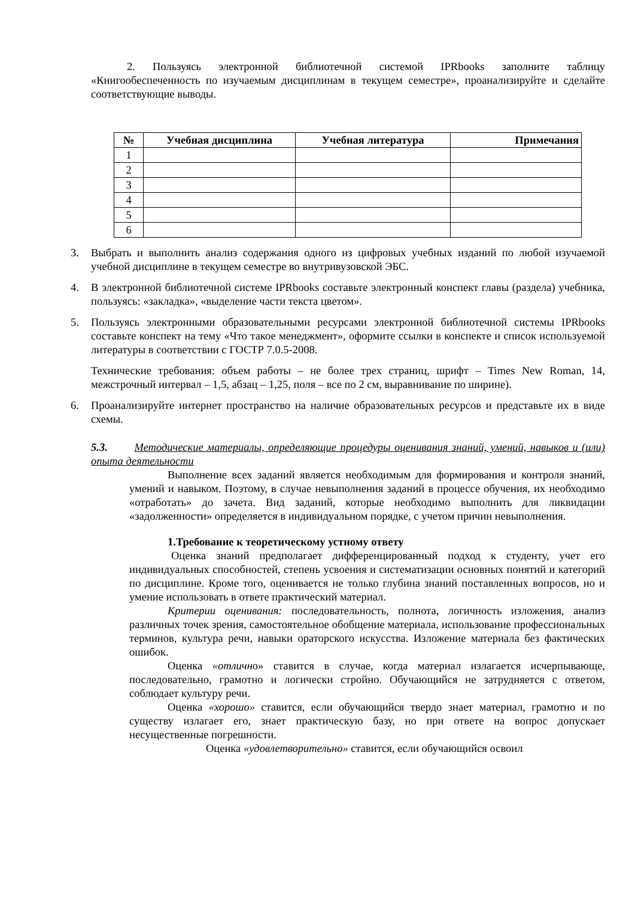2. Пользуясь электронной библиотечной системой IPRbooks заполните таблицу «Книгообеспеченность по изучаемым дисциплинам в текущем семестре», проанализируйте и сделайте соответствующие выводы.
| № | Учебная дисциплина | Учебная литература | Примечания |
| --- | --- | --- | --- |
| 1 | | | |
| 2 | | | |
| 3 | | | |
| 4 | | | |
| 5 | | | |
| 6 | | | |
3. Выбрать и выполнить анализ содержания одного из цифровых учебных изданий по любой изучаемой учебной дисциплине в текущем семестре во внутривузовской ЭБС.
4. В электронной библиотечной системе IPRbooks составьте электронный конспект главы (раздела) учебника, пользуясь: «закладка», «выделение части текста цветом».
5. Пользуясь электронными образовательными ресурсами электронной библиотечной системы IPRbooks составьте конспект на тему «Что такое менеджмент», оформите ссылки в конспекте и список используемой литературы в соответствии с ГОСТР 7.0.5-2008.
Технические требования: объем работы – не более трех страниц, шрифт – Times New Roman, 14, межстрочный интервал – 1,5, абзац – 1,25, поля – все по 2 см, выравнивание по ширине).
6. Проанализируйте интернет пространство на наличие образовательных ресурсов и представьте их в виде схемы.
5.3. Методические материалы, определяющие процедуры оценивания знаний, умений, навыков и (или) опыта деятельности
Выполнение всех заданий является необходимым для формирования и контроля знаний, умений и навыком. Поэтому, в случае невыполнения заданий в процессе обучения, их необходимо «отработать» до зачета. Вид заданий, которые необходимо выполнить для ликвидации «задолженности» определяется в индивидуальном порядке, с учетом причин невыполнения.
1.Требование к теоретическому устному ответу
Оценка знаний предполагает дифференцированный подход к студенту, учет его индивидуальных способностей, степень усвоения и систематизации основных понятий и категорий по дисциплине. Кроме того, оценивается не только глубина знаний поставленных вопросов, но и умение использовать в ответе практический материал.
Критерии оценивания: последовательность, полнота, логичность изложения, анализ различных точек зрения, самостоятельное обобщение материала, использование профессиональных терминов, культура речи, навыки ораторского искусства. Изложение материала без фактических ошибок.
Оценка «отлично» ставится в случае, когда материал излагается исчерпывающе, последовательно, грамотно и логически стройно. Обучающийся не затрудняется с ответом, соблюдает культуру речи.
Оценка «хорошо» ставится, если обучающийся твердо знает материал, грамотно и по существу излагает его, знает практическую базу, но при ответе на вопрос допускает несущественные погрешности.
Оценка «удовлетворительно» ставится, если обучающийся освоил